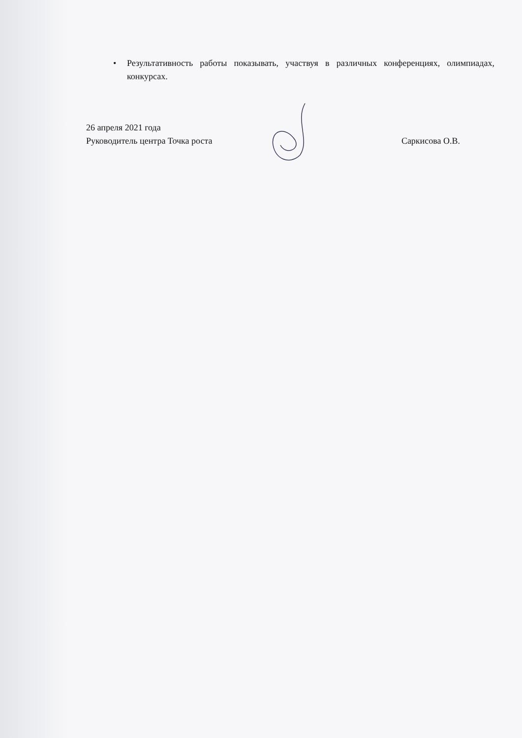• Результативность работы показывать, участвуя в различных конференциях, олимпиадах, конкурсах.
26 апреля 2021 года
Руководитель центра Точка роста Саркисова О.В.